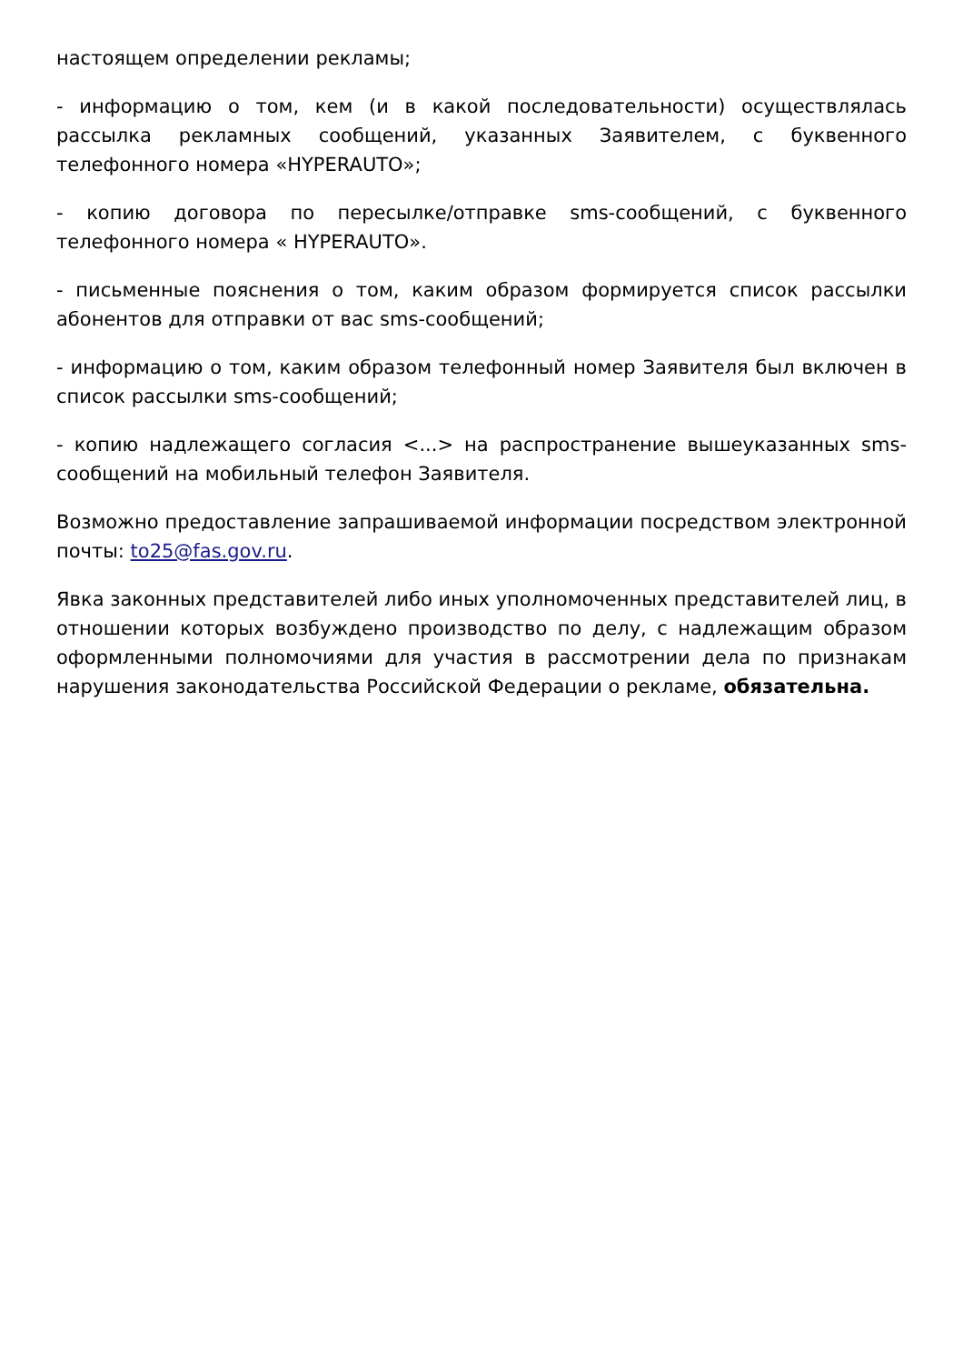настоящем определении рекламы;
- информацию о том, кем (и в какой последовательности) осуществлялась рассылка рекламных сообщений, указанных Заявителем, с буквенного телефонного номера «HYPERAUTO»;
- копию договора по пересылке/отправке sms-сообщений, с буквенного телефонного номера « HYPERAUTO».
- письменные пояснения о том, каким образом формируется список рассылки абонентов для отправки от вас sms-сообщений;
- информацию о том, каким образом телефонный номер Заявителя был включен в список рассылки sms-сообщений;
- копию надлежащего согласия <...> на распространение вышеуказанных sms-сообщений на мобильный телефон Заявителя.
Возможно предоставление запрашиваемой информации посредством электронной почты: to25@fas.gov.ru.
Явка законных представителей либо иных уполномоченных представителей лиц, в отношении которых возбуждено производство по делу, с надлежащим образом оформленными полномочиями для участия в рассмотрении дела по признакам нарушения законодательства Российской Федерации о рекламе, обязательна.